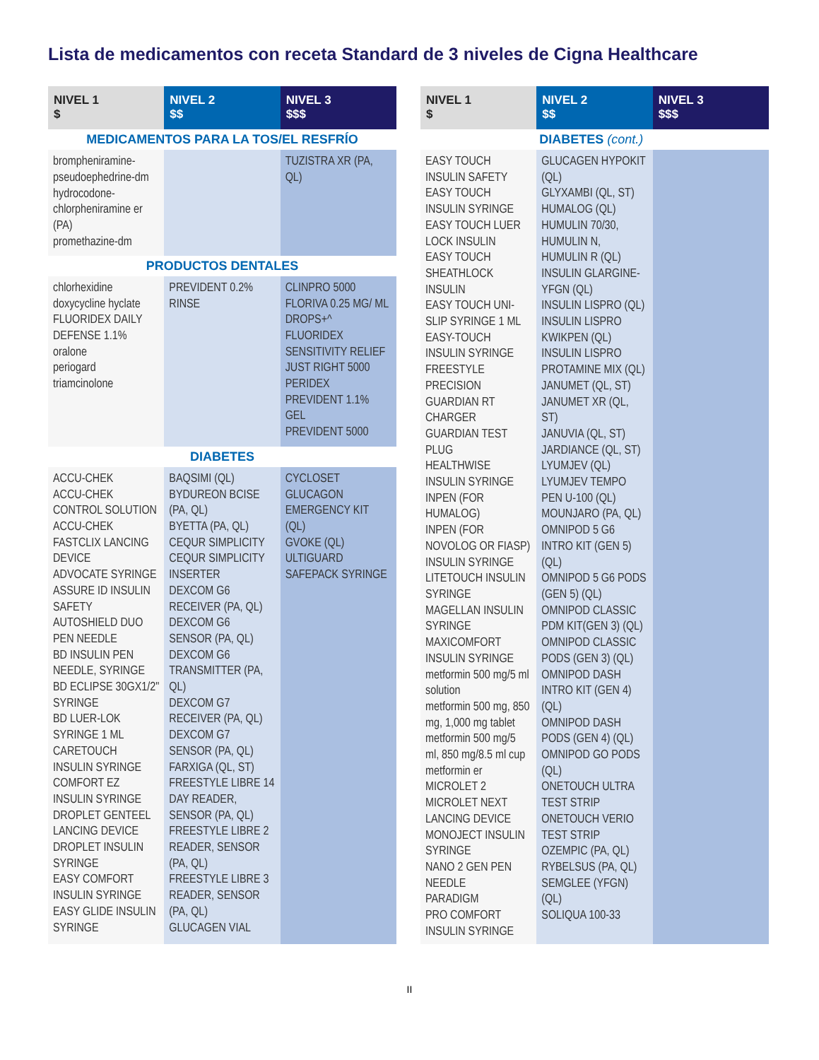Lista de medicamentos con receta Standard de 3 niveles de Cigna Healthcare
| NIVEL 1 $ | NIVEL 2 $$ | NIVEL 3 $$$ |
| --- | --- | --- |
| MEDICAMENTOS PARA LA TOS/EL RESFRÍO | | |
| brompheniramine-pseudoephedrine-dm hydrocodone-chlorpheniramine er (PA) promethazine-dm | | TUZISTRA XR (PA, QL) |
| PRODUCTOS DENTALES | | |
| chlorhexidine doxycycline hyclate FLUORIDEX DAILY DEFENSE 1.1% oralone periogard triamcinolone | PREVIDENT 0.2% RINSE | CLINPRO 5000 FLORIVA 0.25 MG/ ML DROPS+^ FLUORIDEX SENSITIVITY RELIEF JUST RIGHT 5000 PERIDEX PREVIDENT 1.1% GEL PREVIDENT 5000 |
| DIABETES | | |
| ACCU-CHEK ACCU-CHEK CONTROL SOLUTION ACCU-CHEK FASTCLIX LANCING DEVICE ADVOCATE SYRINGE ASSURE ID INSULIN SAFETY AUTOSHIELD DUO PEN NEEDLE BD INSULIN PEN NEEDLE, SYRINGE BD ECLIPSE 30GX1/2" SYRINGE BD LUER-LOK SYRINGE 1 ML CARETOUCH INSULIN SYRINGE COMFORT EZ INSULIN SYRINGE DROPLET GENTEEL LANCING DEVICE DROPLET INSULIN SYRINGE EASY COMFORT INSULIN SYRINGE EASY GLIDE INSULIN SYRINGE | BAQSIMI (QL) BYDUREON BCISE (PA, QL) BYETTA (PA, QL) CEQUR SIMPLICITY CEQUR SIMPLICITY INSERTER DEXCOM G6 RECEIVER (PA, QL) DEXCOM G6 SENSOR (PA, QL) DEXCOM G6 TRANSMITTER (PA, QL) DEXCOM G7 RECEIVER (PA, QL) DEXCOM G7 SENSOR (PA, QL) FARXIGA (QL, ST) FREESTYLE LIBRE 14 DAY READER, SENSOR (PA, QL) FREESTYLE LIBRE 2 READER, SENSOR (PA, QL) FREESTYLE LIBRE 3 READER, SENSOR (PA, QL) GLUCAGEN VIAL | CYCLOSET GLUCAGON EMERGENCY KIT (QL) GVOKE (QL) ULTIGUARD SAFEPACK SYRINGE |
| NIVEL 1 $ | NIVEL 2 $$ | NIVEL 3 $$$ |
| --- | --- | --- |
| | DIABETES (cont.) | |
| EASY TOUCH INSULIN SAFETY EASY TOUCH INSULIN SYRINGE EASY TOUCH LUER LOCK INSULIN EASY TOUCH SHEATHLOCK INSULIN EASY TOUCH UNI-SLIP SYRINGE 1 ML EASY-TOUCH INSULIN SYRINGE FREESTYLE PRECISION GUARDIAN RT CHARGER GUARDIAN TEST PLUG HEALTHWISE INSULIN SYRINGE INPEN (FOR HUMALOG) INPEN (FOR NOVOLOG OR FIASP) INSULIN SYRINGE LITETOUCH INSULIN SYRINGE MAGELLAN INSULIN SYRINGE MAXICOMFORT INSULIN SYRINGE metformin 500 mg/5 ml solution metformin 500 mg, 850 mg, 1,000 mg tablet metformin 500 mg/5 ml, 850 mg/8.5 ml cup metformin er MICROLET 2 MICROLET NEXT LANCING DEVICE MONOJECT INSULIN SYRINGE NANO 2 GEN PEN NEEDLE PARADIGM PRO COMFORT INSULIN SYRINGE | GLUCAGEN HYPOKIT (QL) GLYXAMBI (QL, ST) HUMALOG (QL) HUMULIN 70/30, HUMULIN N, HUMULIN R (QL) INSULIN GLARGINE-YFGN (QL) INSULIN LISPRO (QL) INSULIN LISPRO KWIKPEN (QL) INSULIN LISPRO PROTAMINE MIX (QL) JANUMET (QL, ST) JANUMET XR (QL, ST) JANUVIA (QL, ST) JARDIANCE (QL, ST) LYUMJEV (QL) LYUMJEV TEMPO PEN U-100 (QL) MOUNJARO (PA, QL) OMNIPOD 5 G6 INTRO KIT (GEN 5) (QL) OMNIPOD 5 G6 PODS (GEN 5) (QL) OMNIPOD CLASSIC PDM KIT(GEN 3) (QL) OMNIPOD CLASSIC PODS (GEN 3) (QL) OMNIPOD DASH INTRO KIT (GEN 4) (QL) OMNIPOD DASH PODS (GEN 4) (QL) OMNIPOD GO PODS (QL) ONETOUCH ULTRA TEST STRIP ONETOUCH VERIO TEST STRIP OZEMPIC (PA, QL) RYBELSUS (PA, QL) SEMGLEE (YFGN) (QL) SOLIQUA 100-33 | |
II